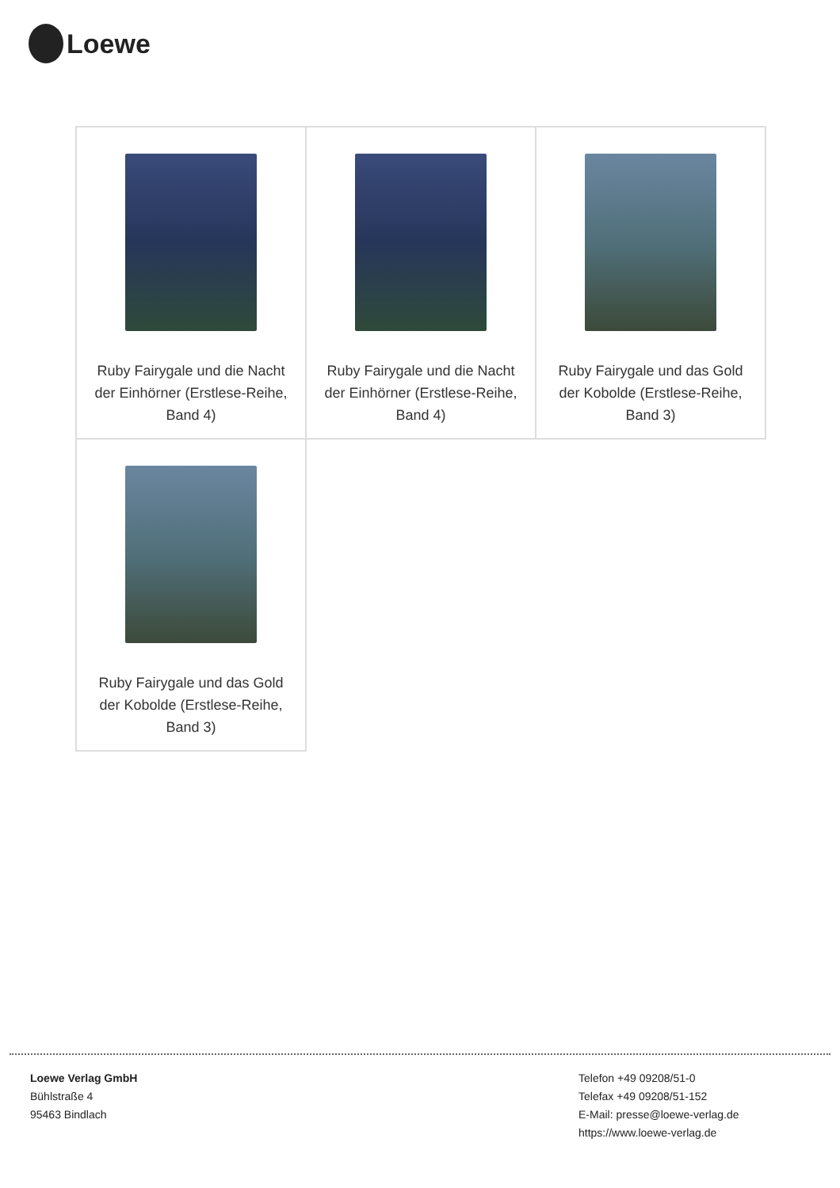Loewe
| Ruby Fairygale und die Nacht der Einhörner (Erstlese-Reihe, Band 4) | Ruby Fairygale und die Nacht der Einhörner (Erstlese-Reihe, Band 4) | Ruby Fairygale und das Gold der Kobolde (Erstlese-Reihe, Band 3) |
| Ruby Fairygale und das Gold der Kobolde (Erstlese-Reihe, Band 3) | | |
Loewe Verlag GmbH
Bühlstraße 4
95463 Bindlach
Telefon +49 09208/51-0
Telefax +49 09208/51-152
E-Mail: presse@loewe-verlag.de
https://www.loewe-verlag.de